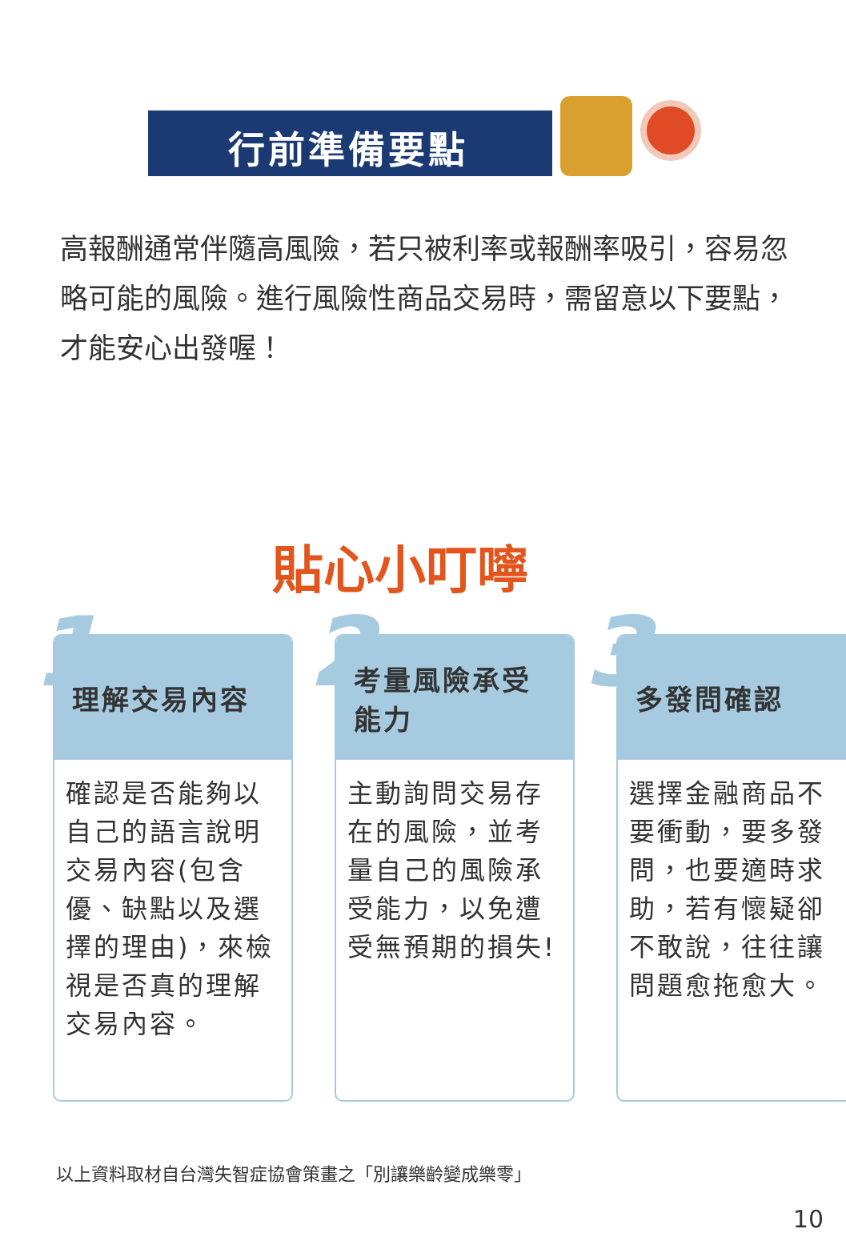行前準備要點
高報酬通常伴隨高風險，若只被利率或報酬率吸引，容易忽略可能的風險。進行風險性商品交易時，需留意以下要點，才能安心出發喔！
貼心小叮嚀
1 2 3
理解交易內容
確認是否能夠以自己的語言說明交易內容(包含優、缺點以及選擇的理由)，來檢視是否真的理解交易內容。
考量風險承受能力
主動詢問交易存在的風險，並考量自己的風險承受能力，以免遭受無預期的損失!
多發問確認
選擇金融商品不要衝動，要多發問，也要適時求助，若有懷疑卻不敢說，往往讓問題愈拖愈大。
以上資料取材自台灣失智症協會策畫之「別讓樂齡變成樂零」
10